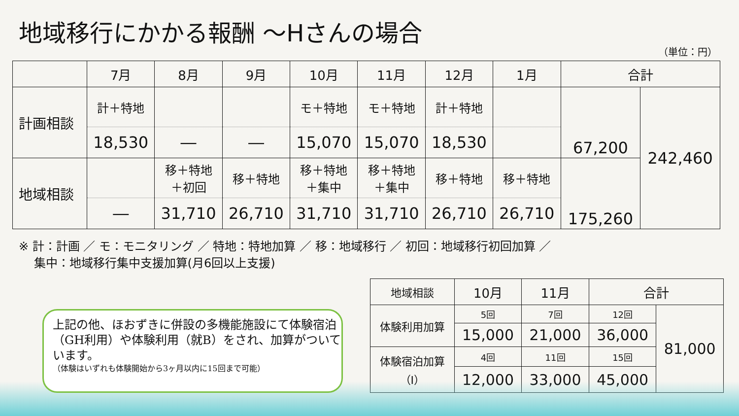地域移行にかかる報酬 ～Hさんの場合
（単位：円）
| | 7月 | 8月 | 9月 | 10月 | 11月 | 12月 | 1月 | 合計 | |
| --- | --- | --- | --- | --- | --- | --- | --- | --- | --- |
| 計画相談 | 計＋特地 | | | モ＋特地 | モ＋特地 | 計＋特地 | | 67,200 | 242,460 |
| | 18,530 | ― | ― | 15,070 | 15,070 | 18,530 | | | |
| 地域相談 | | 移＋特地 ＋初回 | 移＋特地 | 移＋特地 ＋集中 | 移＋特地 ＋集中 | 移＋特地 | 移＋特地 | 175,260 | |
| | ― | 31,710 | 26,710 | 31,710 | 31,710 | 26,710 | 26,710 | | |
※ 計：計画 ／ モ：モニタリング ／ 特地：特地加算 ／ 移：地域移行 ／ 初回：地域移行初回加算 ／
集中：地域移行集中支援加算(月6回以上支援)
上記の他、ほおずきに併設の多機能施設にて体験宿泊（GH利用）や体験利用（就B）をされ、加算がついています。
（体験はいずれも体験開始から3ヶ月以内に15回まで可能）
| 地域相談 | 10月 | 11月 | 合計 | |
| 体験利用加算 | 5回 | 7回 | 12回 | 81,000 |
| | 15,000 | 21,000 | 36,000 | |
| 体験宿泊加算 （Ⅰ） | 4回 | 11回 | 15回 | |
| | 12,000 | 33,000 | 45,000 | |